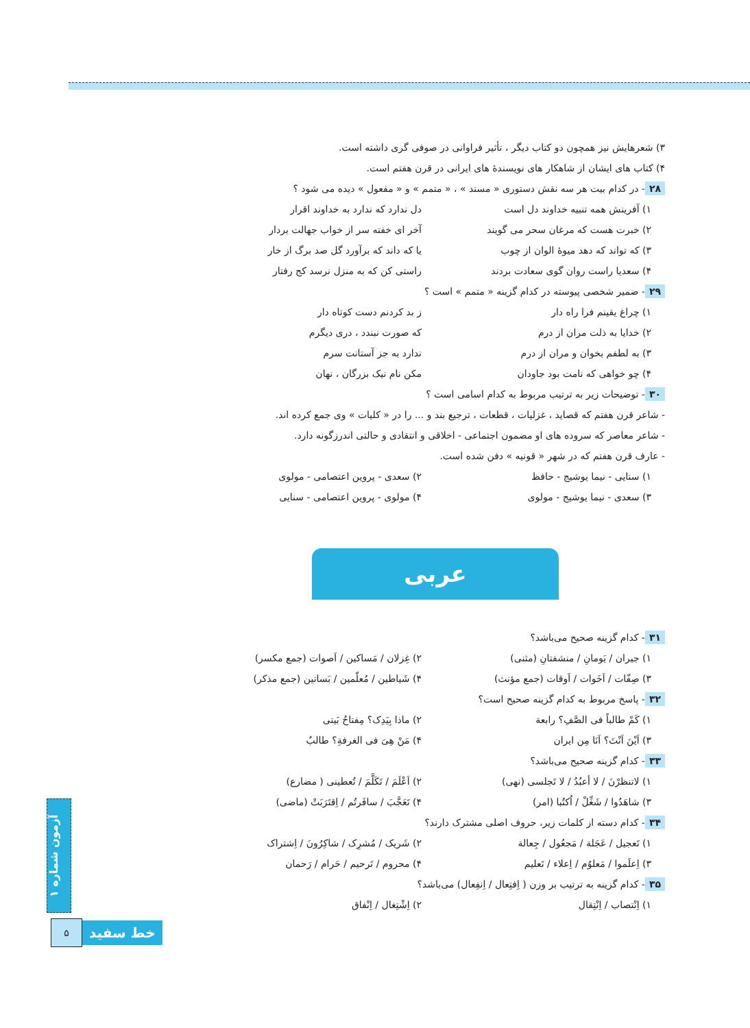۳) شعرهایش نیز همچون دو کتاب دیگر ، تأثیر فراوانی در صوفی گری داشته است.
۴) کتاب های ایشان از شاهکار های نویسندهٔ های ایرانی در قرن هفتم است.
۲۸ - در کدام بیت هر سه نقش دستوری « مسند » ، « متمم » و « مفعول » دیده می شود ؟
۱) آفرینش همه تنبیه خداوند دل است دل ندارد که ندارد به خداوند اقرار
۲) خبرت هست که مرغان سحر می گویند آخر ای خفته سر از خواب جهالت بردار
۳) که تواند که دهد میوهٔ الوان از چوب یا که داند که برآورد گل صد برگ از خار
۴) سعدیا راست روان گوی سعادت بردند راستی کن که به منزل نرسد کج رفتار
۲۹ - ضمیر شخصی پیوسته در کدام گزینه « متمم » است ؟
۱) چراغ یقینم فرا راه دار ز بد کردنم دست کوتاه دار
۲) خدایا به ذلت مران از درم که صورت نبندد ، دری دیگرم
۳) به لطفم بخوان و مران از درم ندارد به جز آستانت سرم
۴) چو خواهی که نامت بود جاودان مکن نام نیک بزرگان ، نهان
۳۰ - توضیحات زیر به ترتیب مربوط به کدام اسامی است ؟
- شاعر قرن هفتم که قصاید ، غزلیات ، قطعات ، ترجیع بند و ... را در « کلیات » وی جمع کرده اند.
- شاعر معاصر که سروده های او مضمون اجتماعی - اخلاقی و انتقادی و حالتی اندرزگونه دارد.
- عارف قرن هفتم که در شهر « قونیه » دفن شده است.
۱) سنایی - نیما یوشیج - حافظ ۲) سعدی - پروین اعتصامی - مولوی
۳) سعدی - نیما یوشیج - مولوی ۴) مولوی - پروین اعتصامی - سنایی
عربی
۳۱ - کدام گزینه صحیح می‌باشد؟
۱) جیران / یَومانِ / منشفتانِ (مثنی) ۲) غِزلان / مَساکین / اَصوات (جمع مکسر)
۳) صِفّات / اَخَوات / اَوقات (جمع مؤنث) ۴) شَیاطین / مُعلّمین / بَساتین (جمع مذکر)
۳۲ - پاسخ مربوط به کدام گزینه صحیح است؟
۱) کَمْ طالباً فی الصَّفِ؟ رابعة ۲) ماذا بِیَدِک؟ مِفتاحُ بَیتی
۳) اَیْنَ اَنْتَ؟ اَنَا مِن ایران ۴) مَنْ هِیَ فی الغرفةِ؟ طالبٌ
۳۳ - کدام گزینه صحیح می‌باشد؟
۱) لاتنظرْنَ / لا أعبُدُ / لا تَجلسی (نهی) ۲) اَعْلَمَ / تَکَلَّمَ / تُعطینی ( مضارع)
۳) شاهَدُوا / شَغِّلْ / اُکتُبا (امر) ۴) تَعَجَّبَ / سافَرتُم / اِقتَرَبَتْ (ماضی)
۳۴ - کدام دسته از کلمات زیر، حروف اصلی مشترک دارند؟
۱) تَعجیل / عَجَلة / مَجعُول / جِعالة ۲) شَریک / مُشرِک / شاکِرُونَ / اِشتراک
۳) اِعلَموا / مَعلوُم / اِعلاء / تَعلیم ۴) محروم / تَرحیم / حَرام / رَحمان
۳۵ - کدام گزینه به ترتیب بر وزن ( اِفتِعال / اِنفِعال) می‌باشد؟
۱) اِنْتصاب / اِنْتِقال ۲) اِشْتِغال / اِنْفاق
آزمون شماره ۱
۵
خط سفید